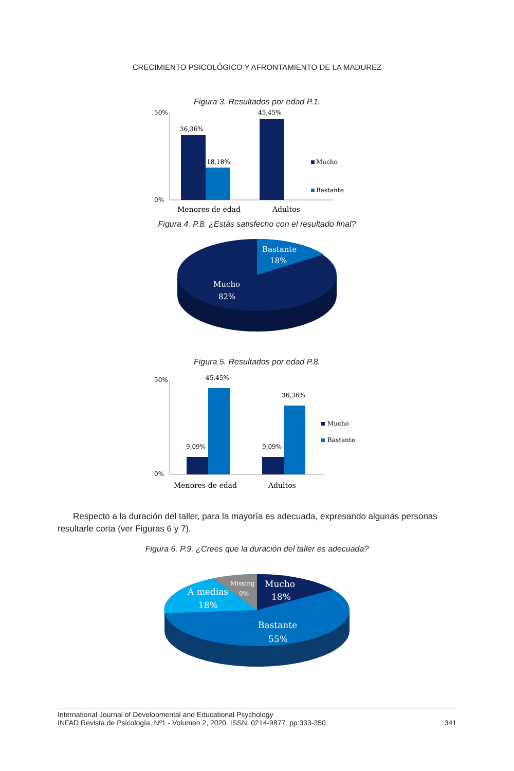CRECIMIENTO PSICOLÓGICO Y AFRONTAMIENTO DE LA MADUREZ
Figura 3. Resultados por edad P.1.
50%
0%
36,36%
18,18%
45,45%
Mucho
Bastante
Menores de edad
Adultos
Figura 4. P.8. ¿Estás satisfecho con el resultado final?
Bastante
18%
Mucho
82%
Figura 5. Resultados por edad P.8.
50%
0%
9,09%
45,45%
9,09%
36,36%
Mucho
Bastante
Menores de edad
Adultos
Respecto a la duración del taller, para la mayoría es adecuada, expresando algunas personas resultarle corta (ver Figuras 6 y 7).
Figura 6. P.9. ¿Crees que la duración del taller es adecuada?
Mucho
18%
Missing
9%
A medias
18%
Bastante
55%
International Journal of Developmental and Educational Psychology
INFAD Revista de Psicología, Nº1 - Volumen 2, 2020. ISSN: 0214-9877. pp:333-350
341